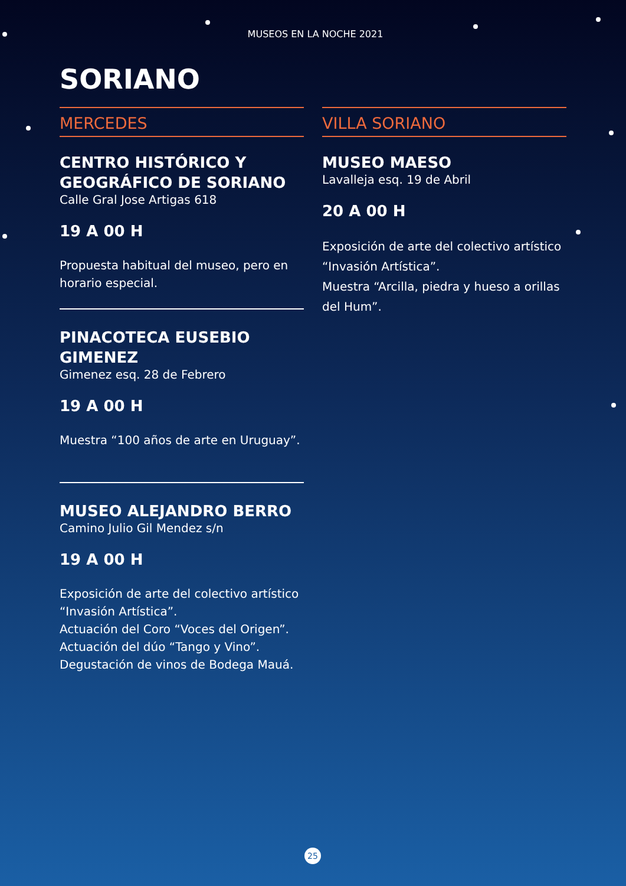MUSEOS EN LA NOCHE 2021
SORIANO
MERCEDES
CENTRO HISTÓRICO Y GEOGRÁFICO DE SORIANO
Calle Gral Jose Artigas 618
19 A 00 H
Propuesta habitual del museo, pero en horario especial.
PINACOTECA EUSEBIO GIMENEZ
Gimenez esq. 28 de Febrero
19 A 00 H
Muestra “100 años de arte en Uruguay”.
MUSEO ALEJANDRO BERRO
Camino Julio Gil Mendez s/n
19 A 00 H
Exposición de arte del colectivo artístico “Invasión Artística”.
Actuación del Coro “Voces del Origen”.
Actuación del dúo “Tango y Vino”.
Degustación de vinos de Bodega Mauá.
VILLA SORIANO
MUSEO MAESO
Lavalleja esq. 19 de Abril
20 A 00 H
Exposición de arte del colectivo artístico “Invasión Artística”.
Muestra “Arcilla, piedra y hueso a orillas del Hum”.
25